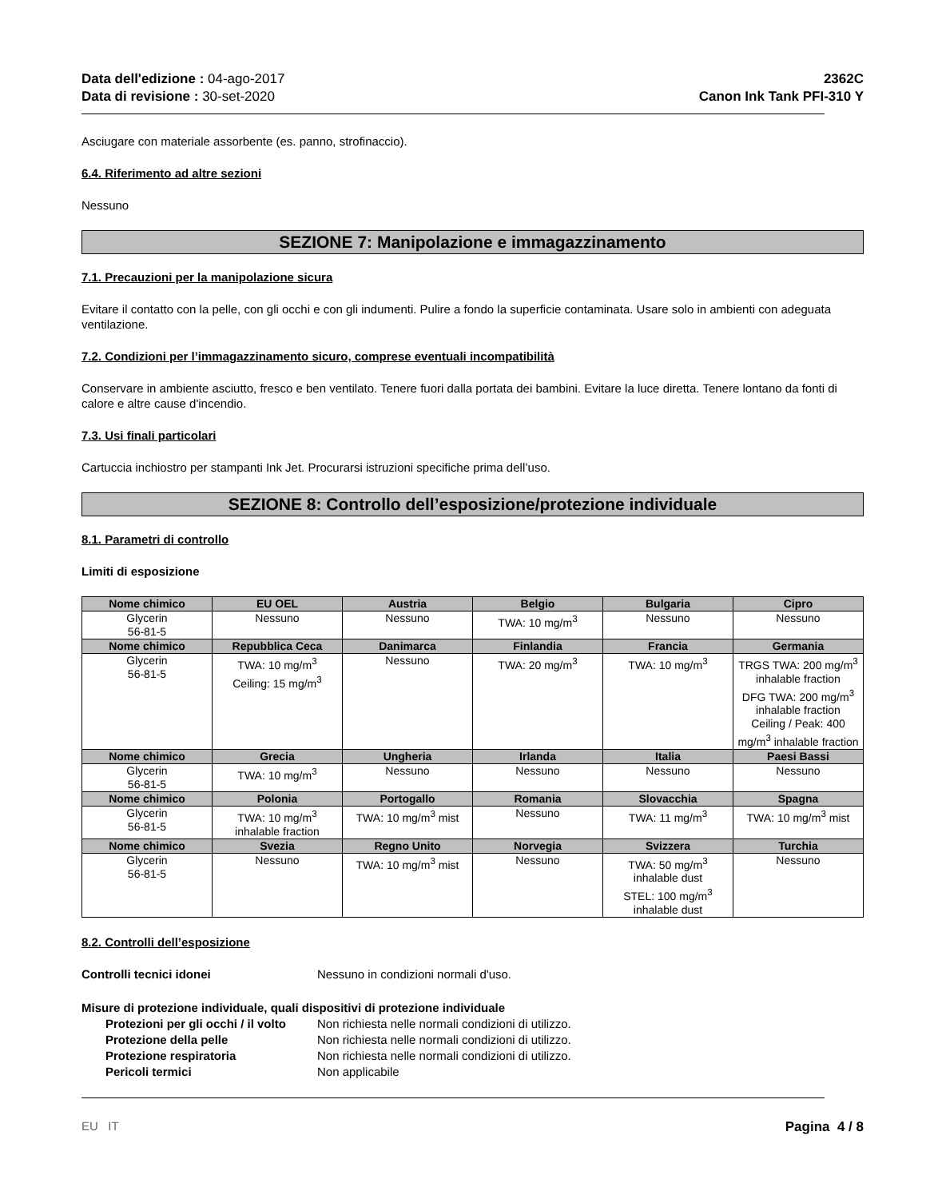Data dell'edizione : 04-ago-2017
Data di revisione : 30-set-2020
2362C
Canon Ink Tank PFI-310 Y
Asciugare con materiale assorbente (es. panno, strofinaccio).
6.4. Riferimento ad altre sezioni
Nessuno
SEZIONE 7: Manipolazione e immagazzinamento
7.1. Precauzioni per la manipolazione sicura
Evitare il contatto con la pelle, con gli occhi e con gli indumenti. Pulire a fondo la superficie contaminata. Usare solo in ambienti con adeguata ventilazione.
7.2. Condizioni per l’immagazzinamento sicuro, comprese eventuali incompatibilità
Conservare in ambiente asciutto, fresco e ben ventilato. Tenere fuori dalla portata dei bambini. Evitare la luce diretta. Tenere lontano da fonti di calore e altre cause d'incendio.
7.3. Usi finali particolari
Cartuccia inchiostro per stampanti Ink Jet. Procurarsi istruzioni specifiche prima dell’uso.
SEZIONE 8: Controllo dell’esposizione/protezione individuale
8.1. Parametri di controllo
Limiti di esposizione
| Nome chimico | EU OEL | Austria | Belgio | Bulgaria | Cipro |
| --- | --- | --- | --- | --- | --- |
| Glycerin 56-81-5 | Nessuno | Nessuno | TWA: 10 mg/m<sup>3</sup> | Nessuno | Nessuno |
| Nome chimico | Repubblica Ceca | Danimarca | Finlandia | Francia | Germania |
| Glycerin 56-81-5 | TWA: 10 mg/m<sup>3</sup> Ceiling: 15 mg/m<sup>3</sup> | Nessuno | TWA: 20 mg/m<sup>3</sup> | TWA: 10 mg/m<sup>3</sup> | TRGS TWA: 200 mg/m<sup>3</sup> inhalable fraction DFG TWA: 200 mg/m<sup>3</sup> inhalable fraction Ceiling / Peak: 400 mg/m<sup>3</sup> inhalable fraction |
| Nome chimico | Grecia | Ungheria | Irlanda | Italia | Paesi Bassi |
| Glycerin 56-81-5 | TWA: 10 mg/m<sup>3</sup> | Nessuno | Nessuno | Nessuno | Nessuno |
| Nome chimico | Polonia | Portogallo | Romania | Slovacchia | Spagna |
| Glycerin 56-81-5 | TWA: 10 mg/m<sup>3</sup> inhalable fraction | TWA: 10 mg/m<sup>3</sup> mist | Nessuno | TWA: 11 mg/m<sup>3</sup> | TWA: 10 mg/m<sup>3</sup> mist |
| Nome chimico | Svezia | Regno Unito | Norvegia | Svizzera | Turchia |
| Glycerin 56-81-5 | Nessuno | TWA: 10 mg/m<sup>3</sup> mist | Nessuno | TWA: 50 mg/m<sup>3</sup> inhalable dust STEL: 100 mg/m<sup>3</sup> inhalable dust | Nessuno |
8.2. Controlli dell’esposizione
Controlli tecnici idonei Nessuno in condizioni normali d'uso.
Misure di protezione individuale, quali dispositivi di protezione individuale
Protezioni per gli occhi / il volto
Non richiesta nelle normali condizioni di utilizzo.
Protezione della pelle Non richiesta nelle normali condizioni di utilizzo.
Protezione respiratoria Non richiesta nelle normali condizioni di utilizzo.
Pericoli termici Non applicabile
EU IT Pagina 4 / 8